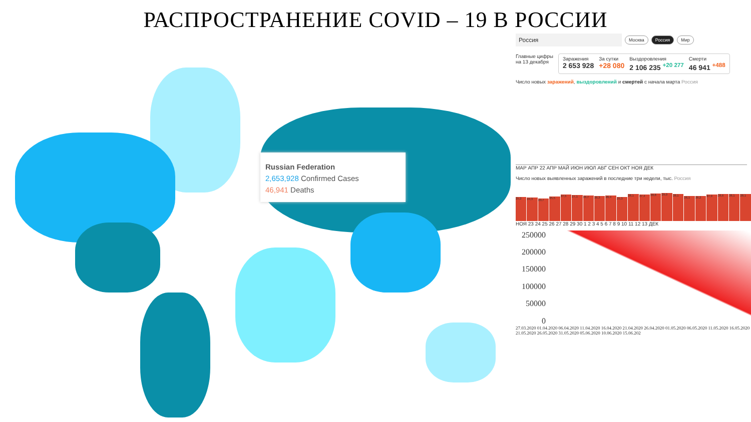РАСПРОСТРАНЕНИЕ COVID – 19 В РОССИИ
Russian Federation
2,653,928 Confirmed Cases
46,941 Deaths
Россия
Москва Россия Мир
Главные цифры
на 13 декабря
Заражения
2 653 928
За сутки
+28 080
Выздоровления
2 106 235 <sup>+20 277</sup>
Смерти
46 941 <sup>+488</sup>
Число новых заражений, выздоровлений и смертей с начала марта Россия
МАР АПР 22 АПР МАЙ ИЮН ИЮЛ АВГ СЕН ОКТ НОЯ ДЕК
Число новых выявленных заражений в последние три недели, тыс. Россия
25,2
24,3
23,7
25,5
27,5
27,1
26,7
26,3
26,4
25,3
28,1
27,4
28,8
29,0
28,1
26,1
26,2
27,9
28,6
28,1
28,1
НОЯ 23 24 25 26 27 28 29 30 1 2 3 4 5 6 7 8 9 10 11 12 13 ДЕК
250000
200000
150000
100000
50000
0
27.03.2020 01.04.2020 06.04.2020 11.04.2020 16.04.2020 21.04.2020 26.04.2020 01.05.2020 06.05.2020 11.05.2020 16.05.2020 21.05.2020 26.05.2020 31.05.2020 05.06.2020 10.06.2020 15.06.202